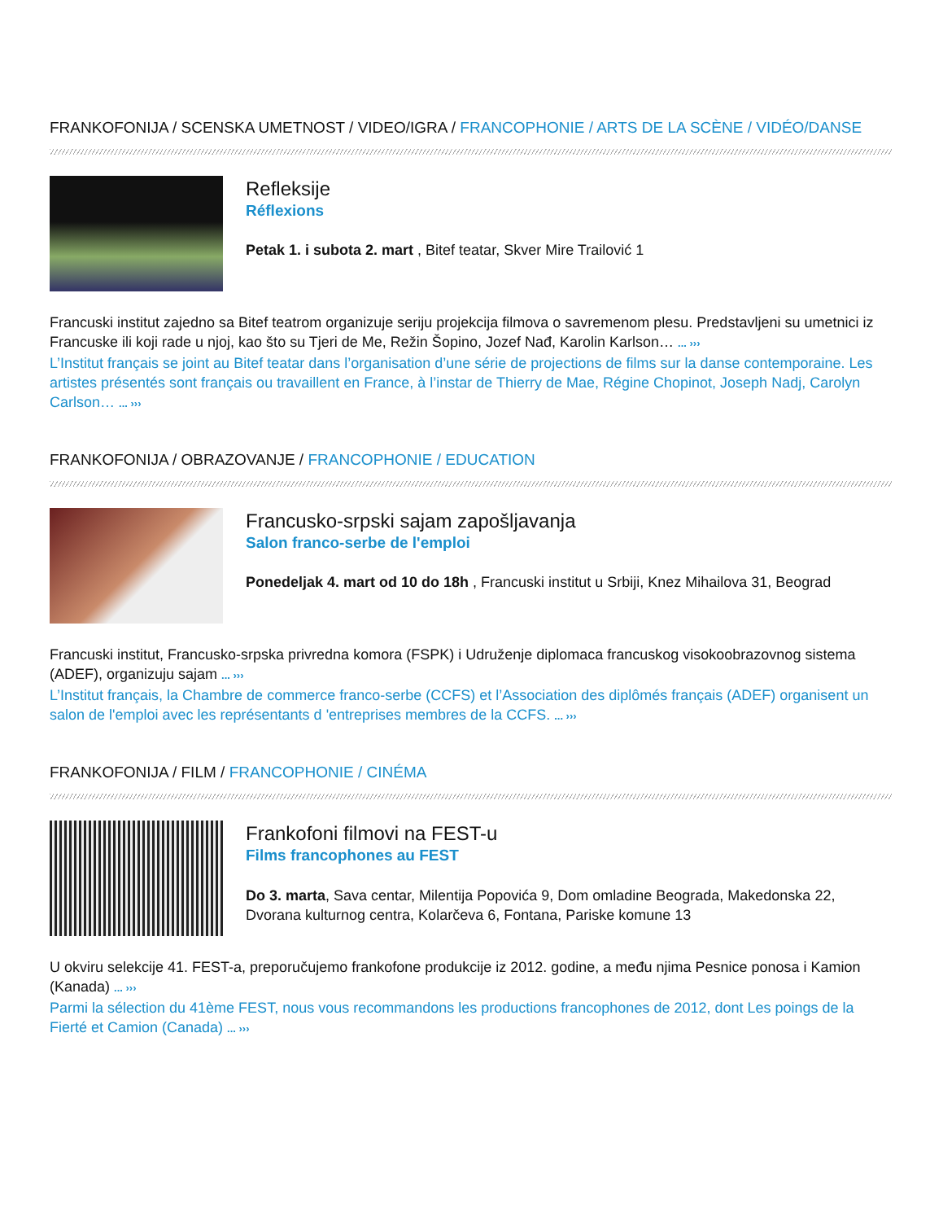FRANKOFONIJA / SCENSKA UMETNOST / VIDEO/IGRA / FRANCOPHONIE / ARTS DE LA SCÈNE / VIDÉO/DANSE
Refleksije
Réflexions
Petak 1. i subota 2. mart , Bitef teatar, Skver Mire Trailović 1
Francuski institut zajedno sa Bitef teatrom organizuje seriju projekcija filmova o savremenom plesu. Predstavljeni su umetnici iz Francuske ili koji rade u njoj, kao što su Tjeri de Me, Režin Šopino, Jozef Nađ, Karolin Karlson… ... ›››
L’Institut français se joint au Bitef teatar dans l’organisation d’une série de projections de films sur la danse contemporaine. Les artistes présentés sont français ou travaillent en France, à l’instar de Thierry de Mae, Régine Chopinot, Joseph Nadj, Carolyn Carlson… ... ›››
FRANKOFONIJA / OBRAZOVANJE / FRANCOPHONIE / EDUCATION
Francusko-srpski sajam zapošljavanja
Salon franco-serbe de l'emploi
Ponedeljak 4. mart od 10 do 18h , Francuski institut u Srbiji, Knez Mihailova 31, Beograd
Francuski institut, Francusko-srpska privredna komora (FSPK) i Udruženje diplomaca francuskog visokoobrazovnog sistema (ADEF), organizuju sajam ... ›››
L’Institut français, la Chambre de commerce franco-serbe (CCFS) et l’Association des diplômés français (ADEF) organisent un salon de l'emploi avec les représentants d 'entreprises membres de la CCFS. ... ›››
FRANKOFONIJA / FILM / FRANCOPHONIE / CINÉMA
Frankofoni filmovi na FEST-u
Films francophones au FEST
Do 3. marta, Sava centar, Milentija Popovića 9, Dom omladine Beograda, Makedonska 22, Dvorana kulturnog centra, Kolarčeva 6, Fontana, Pariske komune 13
U okviru selekcije 41. FEST-a, preporučujemo frankofone produkcije iz 2012. godine, a među njima Pesnice ponosa i Kamion (Kanada) ... ›››
Parmi la sélection du 41ème FEST, nous vous recommandons les productions francophones de 2012, dont Les poings de la Fierté et Camion (Canada) ... ›››